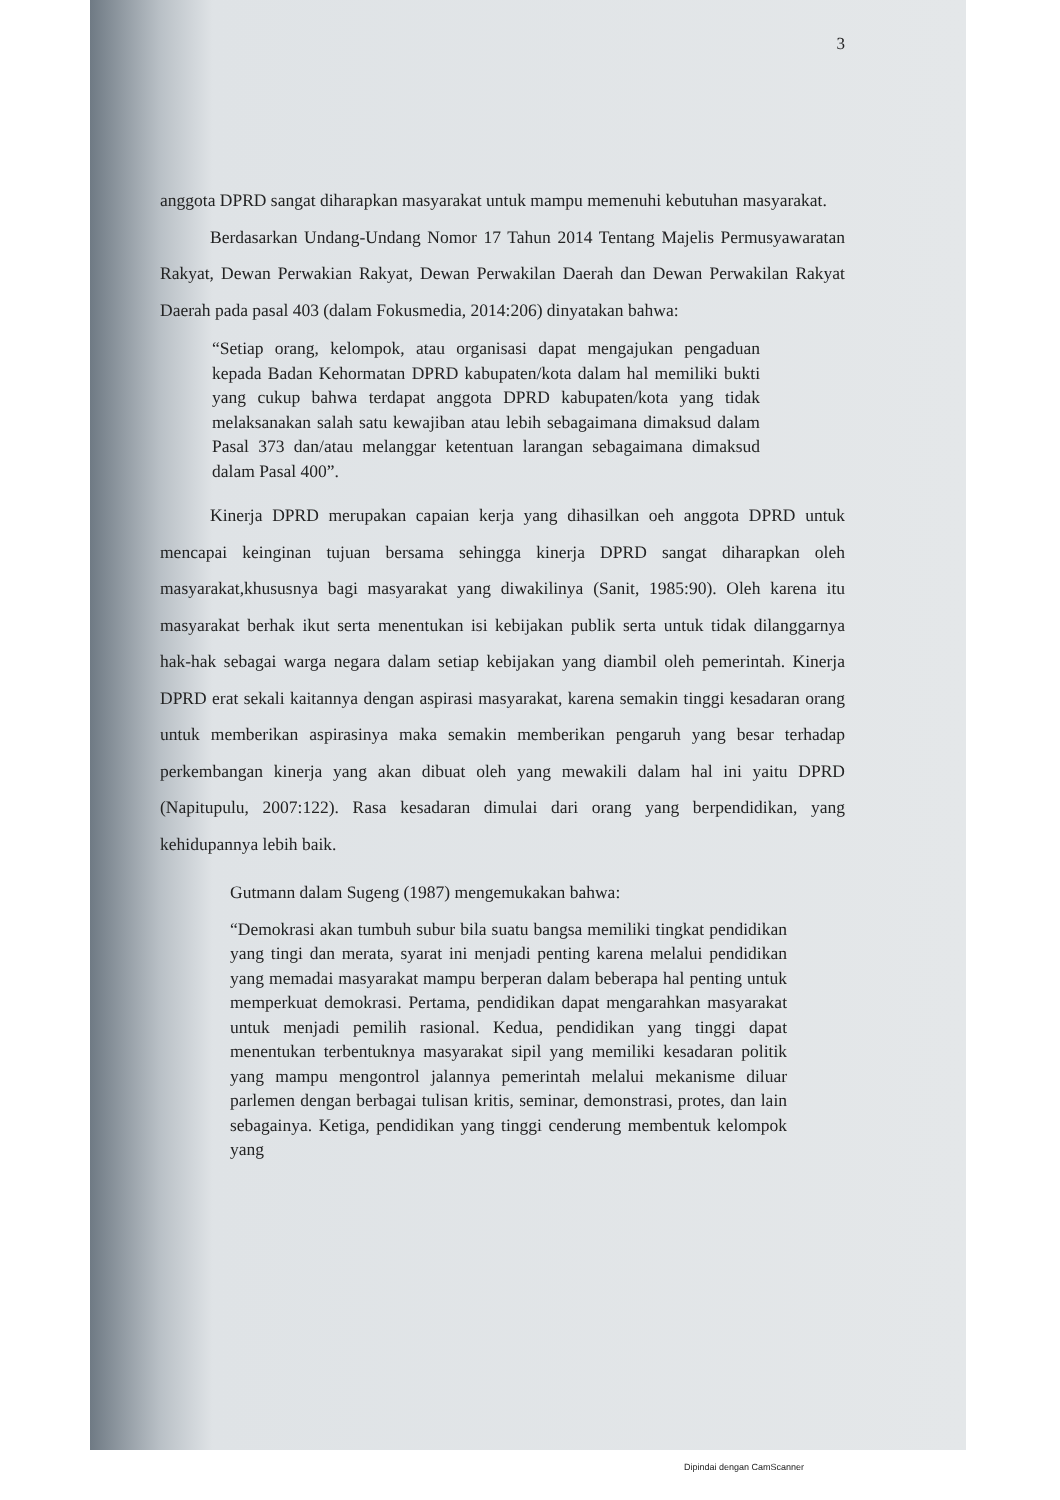3
anggota DPRD sangat diharapkan masyarakat untuk mampu memenuhi kebutuhan masyarakat.
Berdasarkan Undang-Undang Nomor 17 Tahun 2014 Tentang Majelis Permusyawaratan Rakyat, Dewan Perwakian Rakyat, Dewan Perwakilan Daerah dan Dewan Perwakilan Rakyat Daerah pada pasal 403 (dalam Fokusmedia, 2014:206) dinyatakan bahwa:
“Setiap orang, kelompok, atau organisasi dapat mengajukan pengaduan kepada Badan Kehormatan DPRD kabupaten/kota dalam hal memiliki bukti yang cukup bahwa terdapat anggota DPRD kabupaten/kota yang tidak melaksanakan salah satu kewajiban atau lebih sebagaimana dimaksud dalam Pasal 373 dan/atau melanggar ketentuan larangan sebagaimana dimaksud dalam Pasal 400”.
Kinerja DPRD merupakan capaian kerja yang dihasilkan oeh anggota DPRD untuk mencapai keinginan tujuan bersama sehingga kinerja DPRD sangat diharapkan oleh masyarakat,khususnya bagi masyarakat yang diwakilinya (Sanit, 1985:90). Oleh karena itu masyarakat berhak ikut serta menentukan isi kebijakan publik serta untuk tidak dilanggarnya hak-hak sebagai warga negara dalam setiap kebijakan yang diambil oleh pemerintah. Kinerja DPRD erat sekali kaitannya dengan aspirasi masyarakat, karena semakin tinggi kesadaran orang untuk memberikan aspirasinya maka semakin memberikan pengaruh yang besar terhadap perkembangan kinerja yang akan dibuat oleh yang mewakili dalam hal ini yaitu DPRD (Napitupulu, 2007:122). Rasa kesadaran dimulai dari orang yang berpendidikan, yang kehidupannya lebih baik.
Gutmann dalam Sugeng (1987) mengemukakan bahwa:
“Demokrasi akan tumbuh subur bila suatu bangsa memiliki tingkat pendidikan yang tingi dan merata, syarat ini menjadi penting karena melalui pendidikan yang memadai masyarakat mampu berperan dalam beberapa hal penting untuk memperkuat demokrasi. Pertama, pendidikan dapat mengarahkan masyarakat untuk menjadi pemilih rasional. Kedua, pendidikan yang tinggi dapat menentukan terbentuknya masyarakat sipil yang memiliki kesadaran politik yang mampu mengontrol jalannya pemerintah melalui mekanisme diluar parlemen dengan berbagai tulisan kritis, seminar, demonstrasi, protes, dan lain sebagainya. Ketiga, pendidikan yang tinggi cenderung membentuk kelompok yang
Dipindai dengan CamScanner